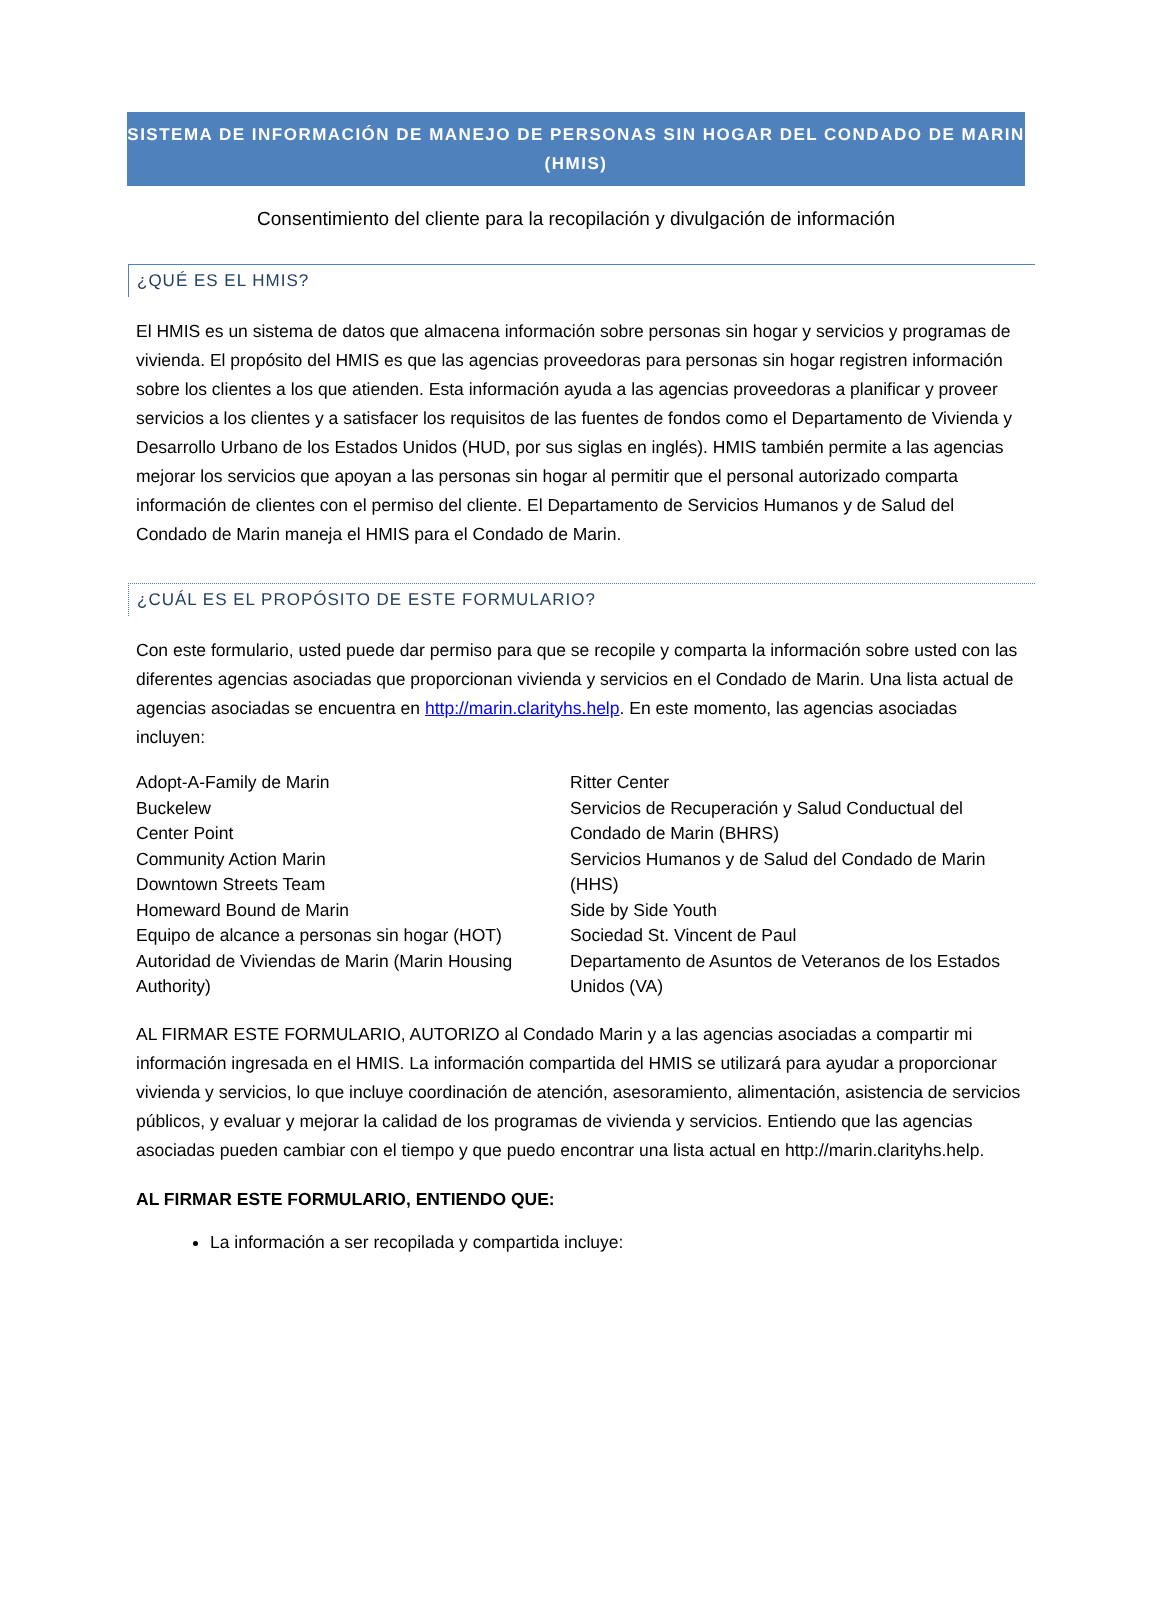SISTEMA DE INFORMACIÓN DE MANEJO DE PERSONAS SIN HOGAR DEL CONDADO DE MARIN (HMIS)
Consentimiento del cliente para la recopilación y divulgación de información
¿QUÉ ES EL HMIS?
El HMIS es un sistema de datos que almacena información sobre personas sin hogar y servicios y programas de vivienda. El propósito del HMIS es que las agencias proveedoras para personas sin hogar registren información sobre los clientes a los que atienden. Esta información ayuda a las agencias proveedoras a planificar y proveer servicios a los clientes y a satisfacer los requisitos de las fuentes de fondos como el Departamento de Vivienda y Desarrollo Urbano de los Estados Unidos (HUD, por sus siglas en inglés). HMIS también permite a las agencias mejorar los servicios que apoyan a las personas sin hogar al permitir que el personal autorizado comparta información de clientes con el permiso del cliente. El Departamento de Servicios Humanos y de Salud del Condado de Marin maneja el HMIS para el Condado de Marin.
¿CUÁL ES EL PROPÓSITO DE ESTE FORMULARIO?
Con este formulario, usted puede dar permiso para que se recopile y comparta la información sobre usted con las diferentes agencias asociadas que proporcionan vivienda y servicios en el Condado de Marin. Una lista actual de agencias asociadas se encuentra en http://marin.clarityhs.help. En este momento, las agencias asociadas incluyen:
Adopt-A-Family de Marin
Buckelew
Center Point
Community Action Marin
Downtown Streets Team
Homeward Bound de Marin
Equipo de alcance a personas sin hogar (HOT)
Autoridad de Viviendas de Marin (Marin Housing Authority)
Ritter Center
Servicios de Recuperación y Salud Conductual del Condado de Marin (BHRS)
Servicios Humanos y de Salud del Condado de Marin (HHS)
Side by Side Youth
Sociedad St. Vincent de Paul
Departamento de Asuntos de Veteranos de los Estados Unidos (VA)
AL FIRMAR ESTE FORMULARIO, AUTORIZO al Condado Marin y a las agencias asociadas a compartir mi información ingresada en el HMIS. La información compartida del HMIS se utilizará para ayudar a proporcionar vivienda y servicios, lo que incluye coordinación de atención, asesoramiento, alimentación, asistencia de servicios públicos, y evaluar y mejorar la calidad de los programas de vivienda y servicios. Entiendo que las agencias asociadas pueden cambiar con el tiempo y que puedo encontrar una lista actual en http://marin.clarityhs.help.
AL FIRMAR ESTE FORMULARIO, ENTIENDO QUE:
La información a ser recopilada y compartida incluye: